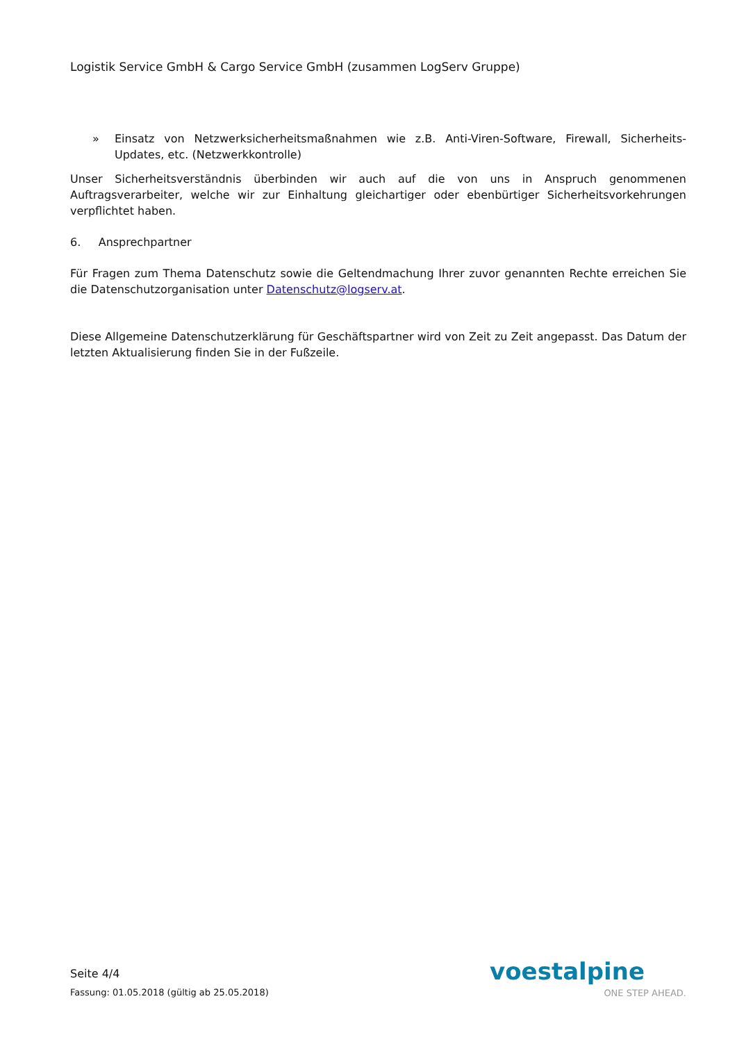Logistik Service GmbH & Cargo Service GmbH (zusammen LogServ Gruppe)
» Einsatz von Netzwerksicherheitsmaßnahmen wie z.B. Anti-Viren-Software, Firewall, Sicherheits-Updates, etc. (Netzwerkkontrolle)
Unser Sicherheitsverständnis überbinden wir auch auf die von uns in Anspruch genommenen Auftragsverarbeiter, welche wir zur Einhaltung gleichartiger oder ebenbürtiger Sicherheitsvorkehrungen verpflichtet haben.
6. Ansprechpartner
Für Fragen zum Thema Datenschutz sowie die Geltendmachung Ihrer zuvor genannten Rechte erreichen Sie die Datenschutzorganisation unter Datenschutz@logserv.at.
Diese Allgemeine Datenschutzerklärung für Geschäftspartner wird von Zeit zu Zeit angepasst. Das Datum der letzten Aktualisierung finden Sie in der Fußzeile.
Seite 4/4
Fassung: 01.05.2018 (gültig ab 25.05.2018)
voestalpine
ONE STEP AHEAD.